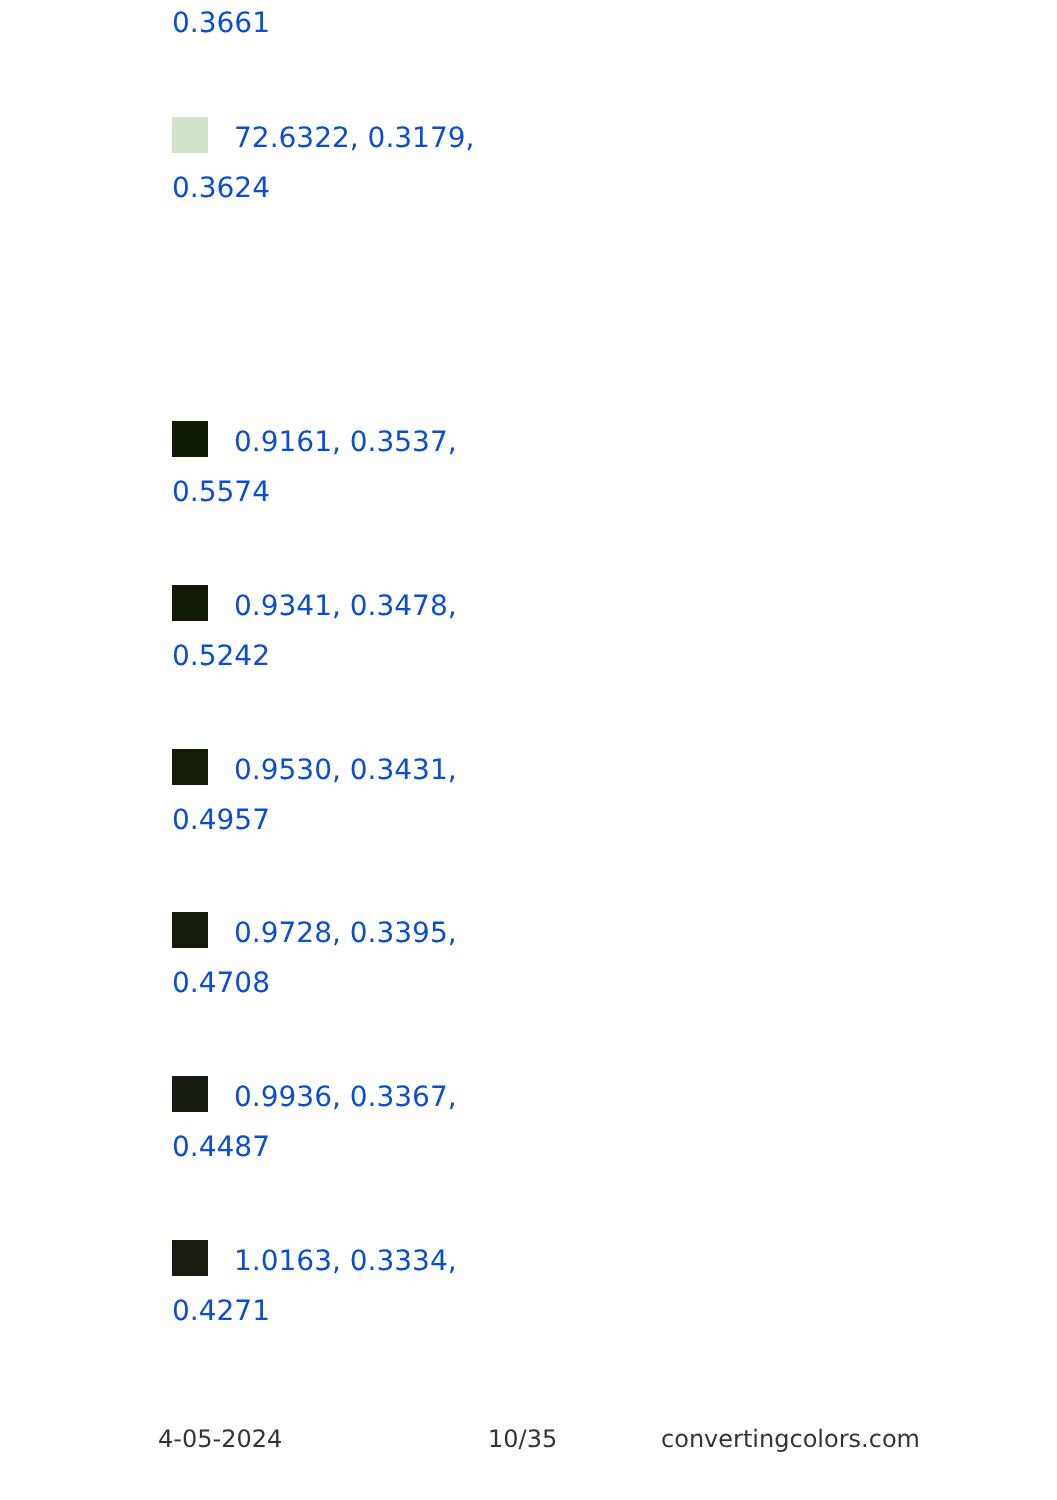0.3661
72.6322, 0.3179, 0.3624
0.9161, 0.3537, 0.5574
0.9341, 0.3478, 0.5242
0.9530, 0.3431, 0.4957
0.9728, 0.3395, 0.4708
0.9936, 0.3367, 0.4487
1.0163, 0.3334, 0.4271
4-05-2024 10/35 convertingcolors.com